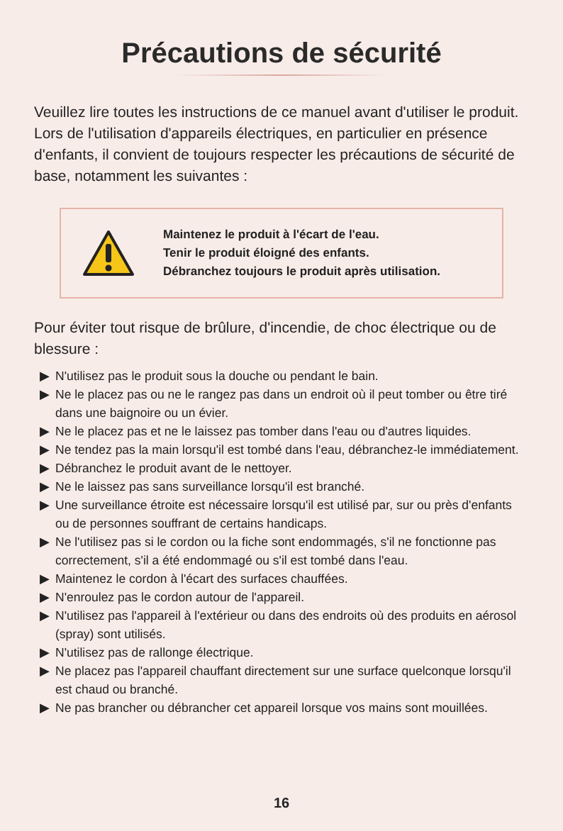Précautions de sécurité
Veuillez lire toutes les instructions de ce manuel avant d'utiliser le produit. Lors de l'utilisation d'appareils électriques, en particulier en présence d'enfants, il convient de toujours respecter les précautions de sécurité de base, notamment les suivantes :
Maintenez le produit à l'écart de l'eau.
Tenir le produit éloigné des enfants.
Débranchez toujours le produit après utilisation.
Pour éviter tout risque de brûlure, d'incendie, de choc électrique ou de blessure :
▶ N'utilisez pas le produit sous la douche ou pendant le bain.
▶ Ne le placez pas ou ne le rangez pas dans un endroit où il peut tomber ou être tiré dans une baignoire ou un évier.
▶ Ne le placez pas et ne le laissez pas tomber dans l'eau ou d'autres liquides.
▶ Ne tendez pas la main lorsqu'il est tombé dans l'eau, débranchez-le immédiatement.
▶ Débranchez le produit avant de le nettoyer.
▶ Ne le laissez pas sans surveillance lorsqu'il est branché.
▶ Une surveillance étroite est nécessaire lorsqu'il est utilisé par, sur ou près d'enfants ou de personnes souffrant de certains handicaps.
▶ Ne l'utilisez pas si le cordon ou la fiche sont endommagés, s'il ne fonctionne pas correctement, s'il a été endommagé ou s'il est tombé dans l'eau.
▶ Maintenez le cordon à l'écart des surfaces chauffées.
▶ N'enroulez pas le cordon autour de l'appareil.
▶ N'utilisez pas l'appareil à l'extérieur ou dans des endroits où des produits en aérosol (spray) sont utilisés.
▶ N'utilisez pas de rallonge électrique.
▶ Ne placez pas l'appareil chauffant directement sur une surface quelconque lorsqu'il est chaud ou branché.
▶ Ne pas brancher ou débrancher cet appareil lorsque vos mains sont mouillées.
16